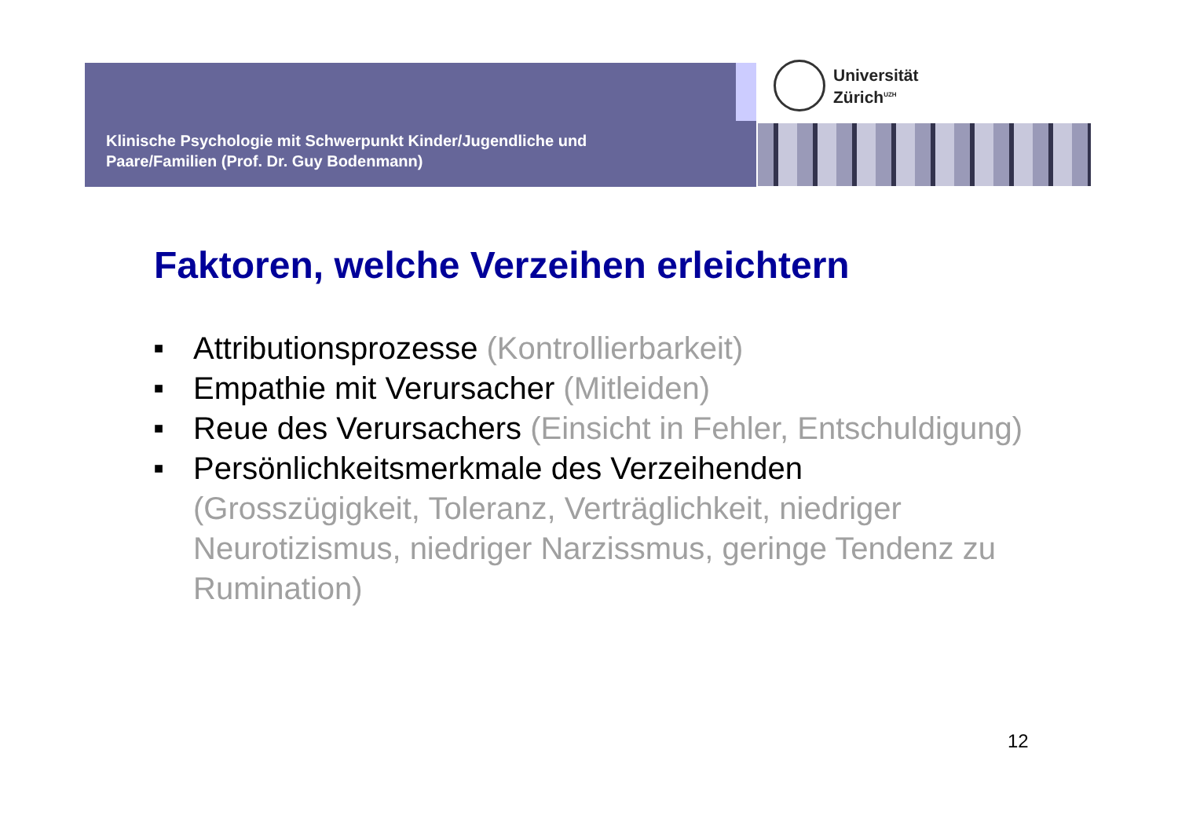Klinische Psychologie mit Schwerpunkt Kinder/Jugendliche und
Paare/Familien (Prof. Dr. Guy Bodenmann)
Universität
Zürich<sup>UZH</sup>
Faktoren, welche Verzeihen erleichtern
■ Attributionsprozesse (Kontrollierbarkeit)
■ Empathie mit Verursacher (Mitleiden)
■ Reue des Verursachers (Einsicht in Fehler, Entschuldigung)
■ Persönlichkeitsmerkmale des Verzeihenden (Grosszügigkeit, Toleranz, Verträglichkeit, niedriger Neurotizismus, niedriger Narzissmus, geringe Tendenz zu Rumination)
12